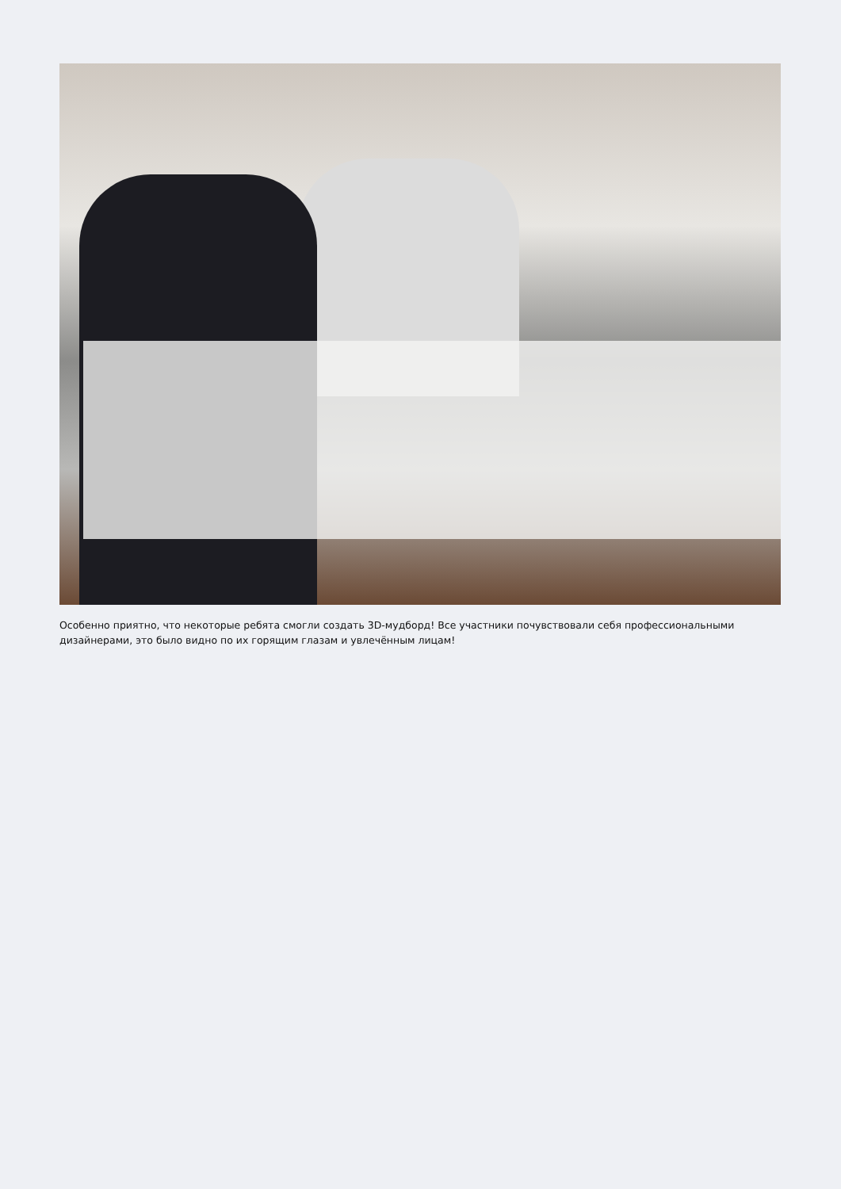Особенно приятно, что некоторые ребята смогли создать 3D-мудборд! Все участники почувствовали себя профессиональными дизайнерами, это было видно по их горящим глазам и увлечённым лицам!